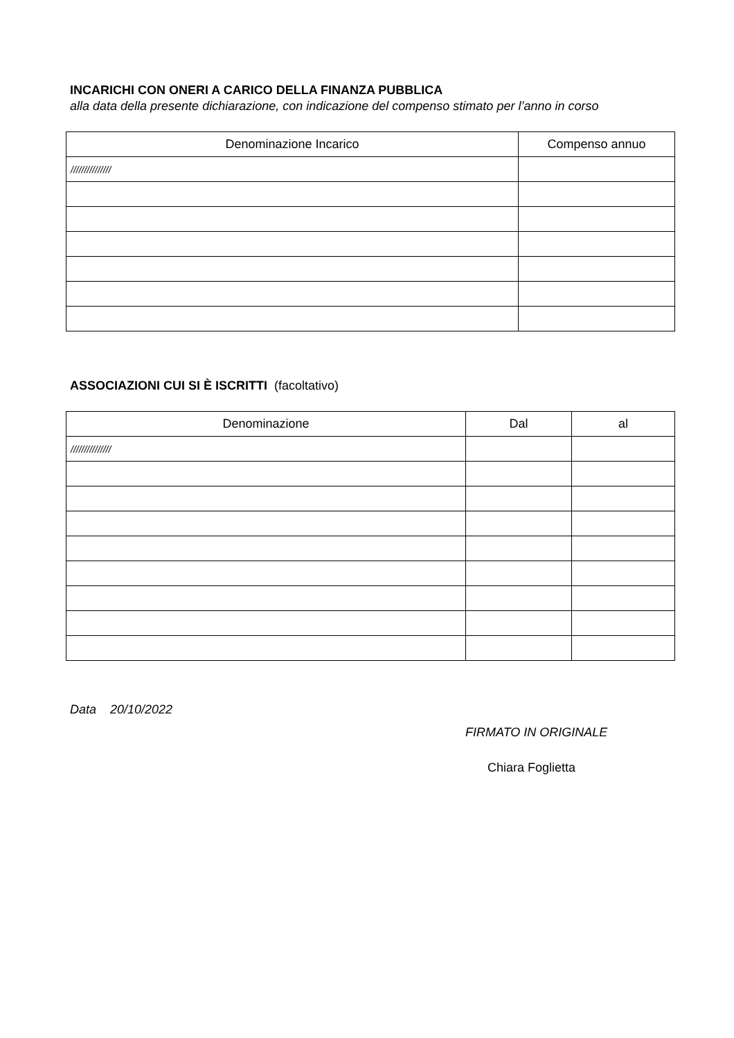INCARICHI CON ONERI A CARICO DELLA FINANZA PUBBLICA
alla data della presente dichiarazione, con indicazione del compenso stimato per l’anno in corso
| Denominazione Incarico | Compenso annuo |
| --- | --- |
| /////////////// | |
ASSOCIAZIONI CUI SI È ISCRITTI (facoltativo)
| Denominazione | Dal | al |
| --- | --- | --- |
| /////////////// | | |
Data 20/10/2022
FIRMATO IN ORIGINALE
Chiara Foglietta